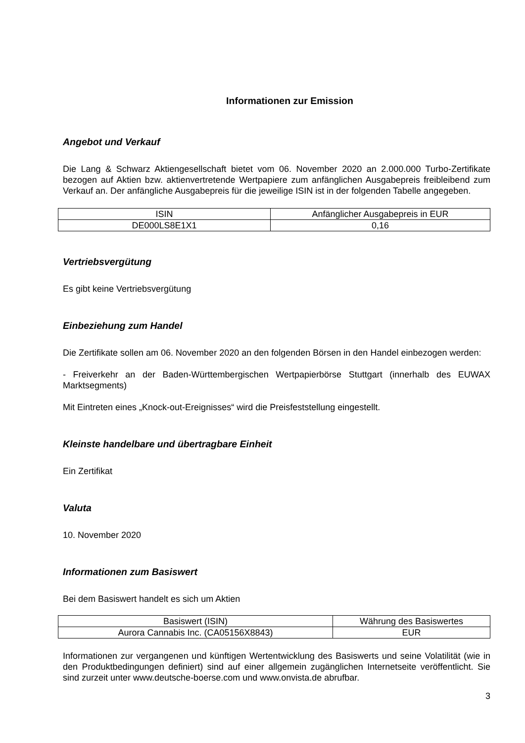Informationen zur Emission
Angebot und Verkauf
Die Lang & Schwarz Aktiengesellschaft bietet vom 06. November 2020 an 2.000.000 Turbo-Zertifikate bezogen auf Aktien bzw. aktienvertretende Wertpapiere zum anfänglichen Ausgabepreis freibleibend zum Verkauf an. Der anfängliche Ausgabepreis für die jeweilige ISIN ist in der folgenden Tabelle angegeben.
| ISIN | Anfänglicher Ausgabepreis in EUR |
| DE000LS8E1X1 | 0,16 |
Vertriebsvergütung
Es gibt keine Vertriebsvergütung
Einbeziehung zum Handel
Die Zertifikate sollen am 06. November 2020 an den folgenden Börsen in den Handel einbezogen werden:
- Freiverkehr an der Baden-Württembergischen Wertpapierbörse Stuttgart (innerhalb des EUWAX Marktsegments)
Mit Eintreten eines „Knock-out-Ereignisses“ wird die Preisfeststellung eingestellt.
Kleinste handelbare und übertragbare Einheit
Ein Zertifikat
Valuta
10. November 2020
Informationen zum Basiswert
Bei dem Basiswert handelt es sich um Aktien
| Basiswert (ISIN) | Währung des Basiswertes |
| Aurora Cannabis Inc. (CA05156X8843) | EUR |
Informationen zur vergangenen und künftigen Wertentwicklung des Basiswerts und seine Volatilität (wie in den Produktbedingungen definiert) sind auf einer allgemein zugänglichen Internetseite veröffentlicht. Sie sind zurzeit unter www.deutsche-boerse.com und www.onvista.de abrufbar.
3